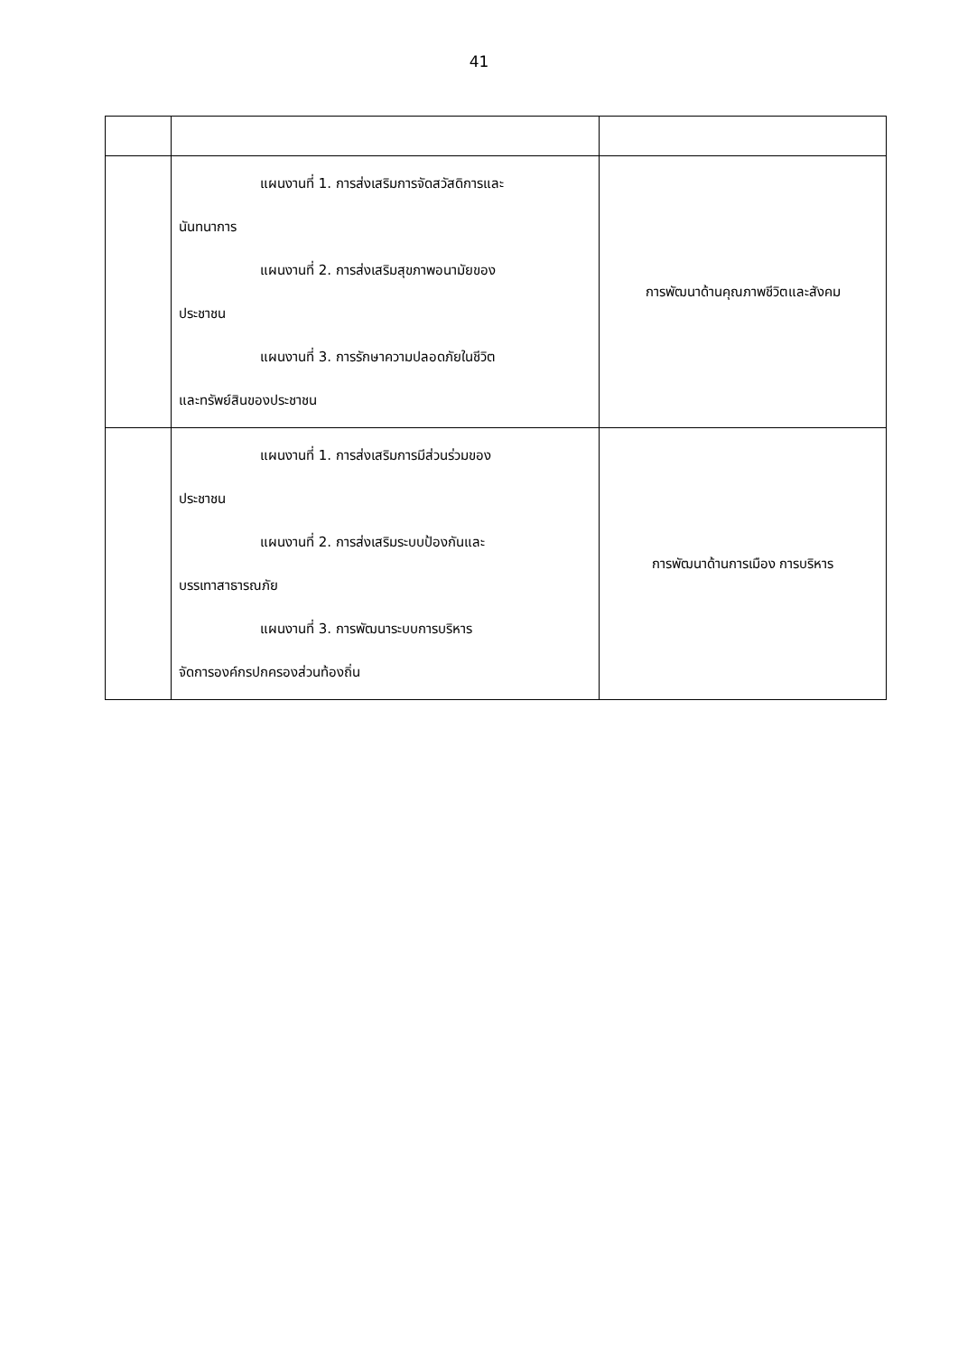41
| | แผนงานที่ 1. การส่งเสริมการจัดสวัสดิการและ นันทนาการ แผนงานที่ 2. การส่งเสริมสุขภาพอนามัยของ ประชาชน แผนงานที่ 3. การรักษาความปลอดภัยในชีวิต และทรัพย์สินของประชาชน | การพัฒนาด้านคุณภาพชีวิตและสังคม |
| | แผนงานที่ 1. การส่งเสริมการมีส่วนร่วมของ ประชาชน แผนงานที่ 2. การส่งเสริมระบบป้องกันและ บรรเทาสาธารณภัย แผนงานที่ 3. การพัฒนาระบบการบริหาร จัดการองค์กรปกครองส่วนท้องถิ่น | การพัฒนาด้านการเมือง การบริหาร |